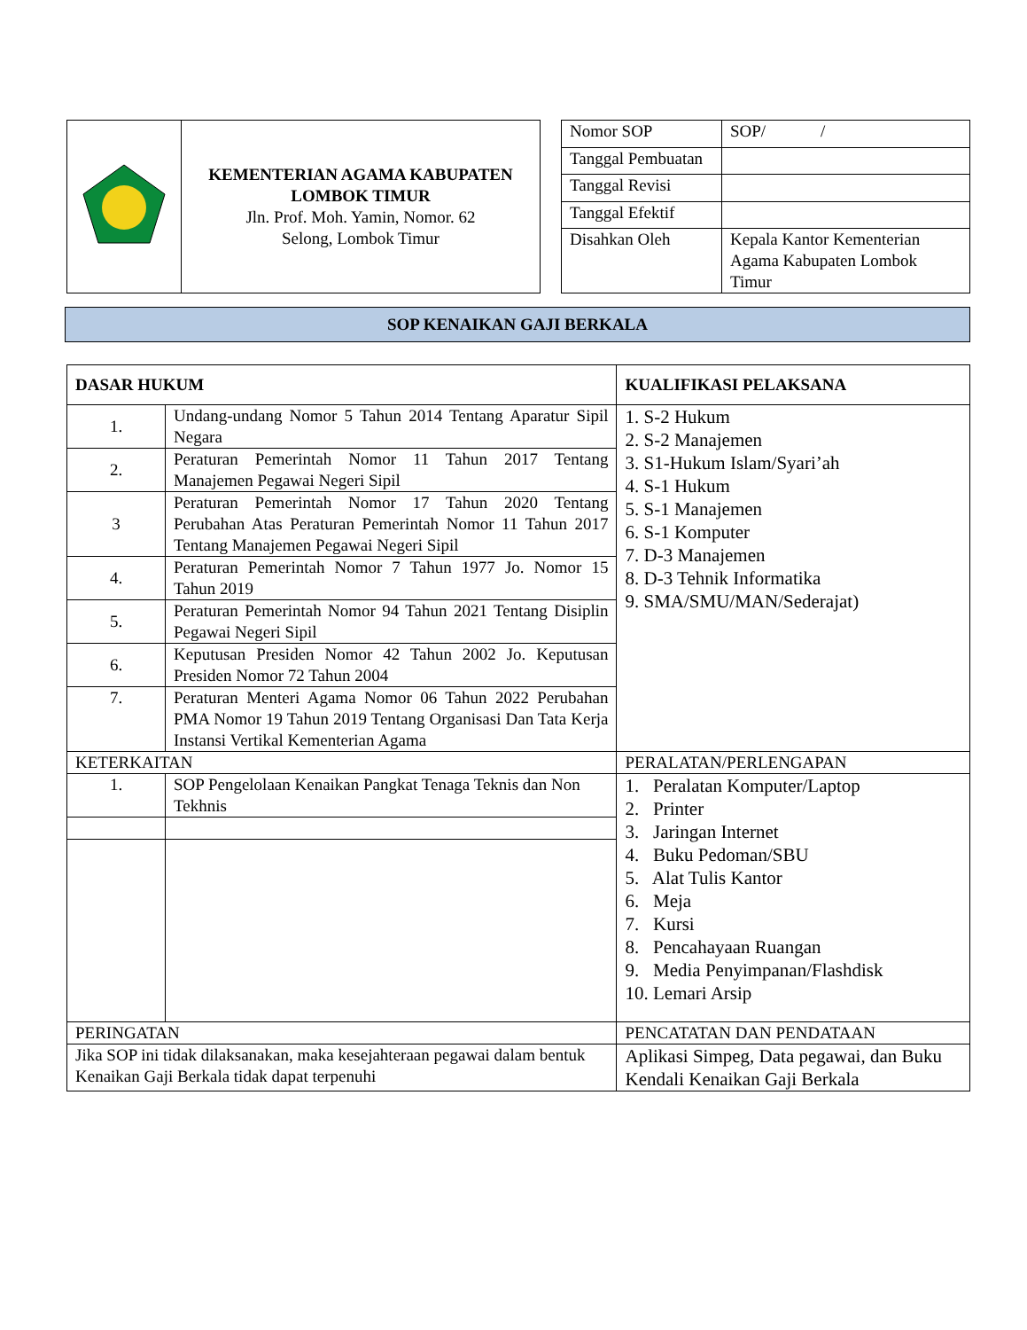| | KEMENTERIAN AGAMA KABUPATEN LOMBOK TIMUR Jln. Prof. Moh. Yamin, Nomor. 62 Selong, Lombok Timur |
| Nomor SOP | SOP/ / |
| Tanggal Pembuatan | |
| Tanggal Revisi | |
| Tanggal Efektif | |
| Disahkan Oleh | Kepala Kantor Kementerian Agama Kabupaten Lombok Timur |
SOP KENAIKAN GAJI BERKALA
| DASAR HUKUM | | KUALIFIKASI PELAKSANA |
| --- | --- | --- |
| 1. | Undang-undang Nomor 5 Tahun 2014 Tentang Aparatur Sipil Negara | 1. S-2 Hukum 2. S-2 Manajemen 3. S1-Hukum Islam/Syari’ah 4. S-1 Hukum 5. S-1 Manajemen 6. S-1 Komputer 7. D-3 Manajemen 8. D-3 Tehnik Informatika 9. SMA/SMU/MAN/Sederajat) |
| 2. | Peraturan Pemerintah Nomor 11 Tahun 2017 Tentang Manajemen Pegawai Negeri Sipil | |
| 3 | Peraturan Pemerintah Nomor 17 Tahun 2020 Tentang Perubahan Atas Peraturan Pemerintah Nomor 11 Tahun 2017 Tentang Manajemen Pegawai Negeri Sipil | |
| 4. | Peraturan Pemerintah Nomor 7 Tahun 1977 Jo. Nomor 15 Tahun 2019 | |
| 5. | Peraturan Pemerintah Nomor 94 Tahun 2021 Tentang Disiplin Pegawai Negeri Sipil | |
| 6. | Keputusan Presiden Nomor 42 Tahun 2002 Jo. Keputusan Presiden Nomor 72 Tahun 2004 | |
| 7. | Peraturan Menteri Agama Nomor 06 Tahun 2022 Perubahan PMA Nomor 19 Tahun 2019 Tentang Organisasi Dan Tata Kerja Instansi Vertikal Kementerian Agama | |
| KETERKAITAN | | PERALATAN/PERLENGAPAN |
| 1. | SOP Pengelolaan Kenaikan Pangkat Tenaga Teknis dan Non Tekhnis | 1. Peralatan Komputer/Laptop 2. Printer 3. Jaringan Internet 4. Buku Pedoman/SBU 5. Alat Tulis Kantor 6. Meja 7. Kursi 8. Pencahayaan Ruangan 9. Media Penyimpanan/Flashdisk 10. Lemari Arsip |
| PERINGATAN | | PENCATATAN DAN PENDATAAN |
| Jika SOP ini tidak dilaksanakan, maka kesejahteraan pegawai dalam bentuk Kenaikan Gaji Berkala tidak dapat terpenuhi | | Aplikasi Simpeg, Data pegawai, dan Buku Kendali Kenaikan Gaji Berkala |